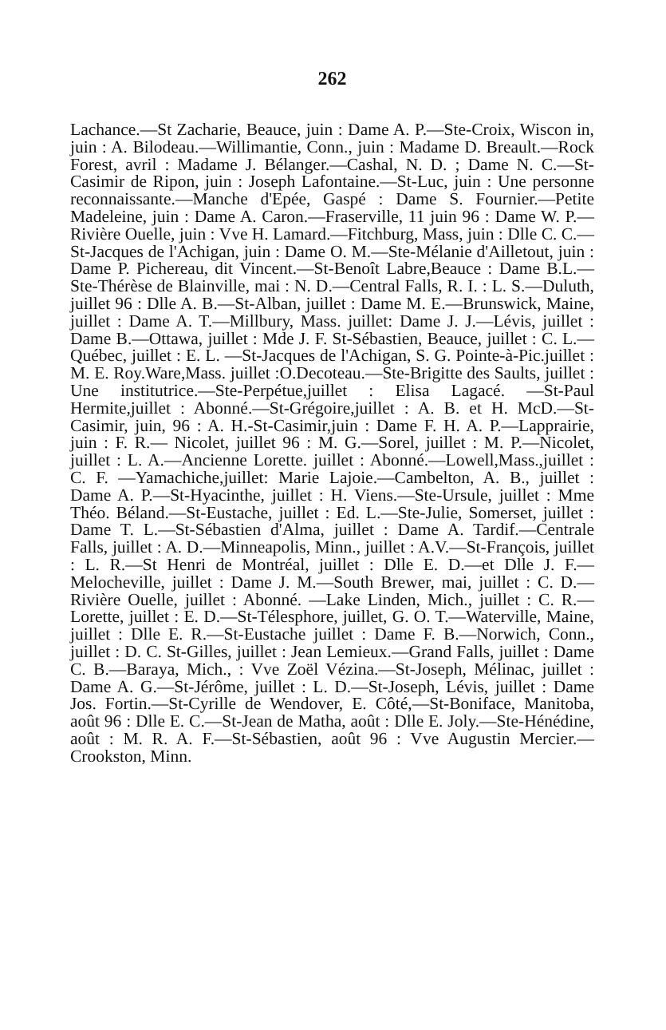262
Lachance.—St Zacharie, Beauce, juin : Dame A. P.—Ste-Croix, Wiscon in, juin : A. Bilodeau.—Willimantie, Conn., juin : Madame D. Breault.—Rock Forest, avril : Madame J. Bélanger.—Cashal, N. D. ; Dame N. C.—St-Casimir de Ripon, juin : Joseph Lafontaine.—St-Luc, juin : Une personne reconnaissante.—Manche d'Epée, Gaspé : Dame S. Fournier.—Petite Madeleine, juin : Dame A. Caron.—Fraserville, 11 juin 96 : Dame W. P.—Rivière Ouelle, juin : Vve H. Lamard.—Fitchburg, Mass, juin : Dlle C. C.—St-Jacques de l'Achigan, juin : Dame O. M.—Ste-Mélanie d'Ailletout, juin : Dame P. Pichereau, dit Vincent.—St-Benoît Labre,Beauce : Dame B.L.—Ste-Thérèse de Blainville, mai : N. D.—Central Falls, R. I. : L. S.—Duluth, juillet 96 : Dlle A. B.—St-Alban, juillet : Dame M. E.—Brunswick, Maine, juillet : Dame A. T.—Millbury, Mass. juillet: Dame J. J.—Lévis, juillet : Dame B.—Ottawa, juillet : Mde J. F. St-Sébastien, Beauce, juillet : C. L.—Québec, juillet : E. L. —St-Jacques de l'Achigan, S. G. Pointe-à-Pic.juillet : M. E. Roy.Ware,Mass. juillet :O.Decoteau.—Ste-Brigitte des Saults, juillet : Une institutrice.—Ste-Perpétue,juillet : Elisa Lagacé. —St-Paul Hermite,juillet : Abonné.—St-Grégoire,juillet : A. B. et H. McD.—St-Casimir, juin, 96 : A. H.-St-Casimir,juin : Dame F. H. A. P.—Lapprairie, juin : F. R.— Nicolet, juillet 96 : M. G.—Sorel, juillet : M. P.—Nicolet, juillet : L. A.—Ancienne Lorette. juillet : Abonné.—Lowell,Mass.,juillet : C. F. —Yamachiche,juillet: Marie Lajoie.—Cambelton, A. B., juillet : Dame A. P.—St-Hyacinthe, juillet : H. Viens.—Ste-Ursule, juillet : Mme Théo. Béland.—St-Eustache, juillet : Ed. L.—Ste-Julie, Somerset, juillet : Dame T. L.—St-Sébastien d'Alma, juillet : Dame A. Tardif.—Centrale Falls, juillet : A. D.—Minneapolis, Minn., juillet : A.V.—St-François, juillet : L. R.—St Henri de Montréal, juillet : Dlle E. D.—et Dlle J. F.—Melocheville, juillet : Dame J. M.—South Brewer, mai, juillet : C. D.—Rivière Ouelle, juillet : Abonné. —Lake Linden, Mich., juillet : C. R.—Lorette, juillet : E. D.—St-Télesphore, juillet, G. O. T.—Waterville, Maine, juillet : Dlle E. R.—St-Eustache juillet : Dame F. B.—Norwich, Conn., juillet : D. C. St-Gilles, juillet : Jean Lemieux.—Grand Falls, juillet : Dame C. B.—Baraya, Mich., : Vve Zoël Vézina.—St-Joseph, Mélinac, juillet : Dame A. G.—St-Jérôme, juillet : L. D.—St-Joseph, Lévis, juillet : Dame Jos. Fortin.—St-Cyrille de Wendover, E. Côté,—St-Boniface, Manitoba, août 96 : Dlle E. C.—St-Jean de Matha, août : Dlle E. Joly.—Ste-Hénédine, août : M. R. A. F.—St-Sébastien, août 96 : Vve Augustin Mercier.—Crookston, Minn.